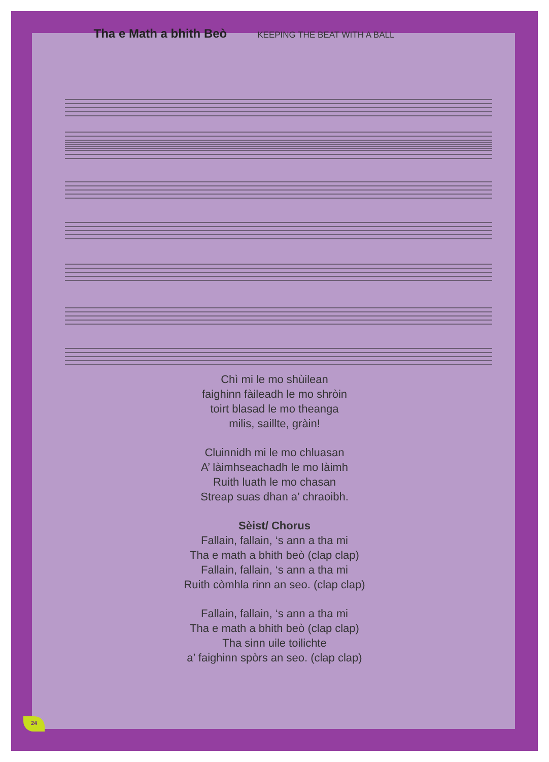Tha e Math a bhith Beò KEEPING THE BEAT WITH A BALL
Chì mi le mo shùilean
faighinn fàileadh le mo shròin
toirt blasad le mo theanga
milis, saillte, gràin!
Cluinnidh mi le mo chluasan
A’ làimhseachadh le mo làimh
Ruith luath le mo chasan
Streap suas dhan a’ chraoibh.
Sèist/ Chorus
Fallain, fallain, ‘s ann a tha mi
Tha e math a bhith beò (clap clap)
Fallain, fallain, ‘s ann a tha mi
Ruith còmhla rinn an seo. (clap clap)
Fallain, fallain, ‘s ann a tha mi
Tha e math a bhith beò (clap clap)
Tha sinn uile toilichte
a’ faighinn spòrs an seo. (clap clap)
24